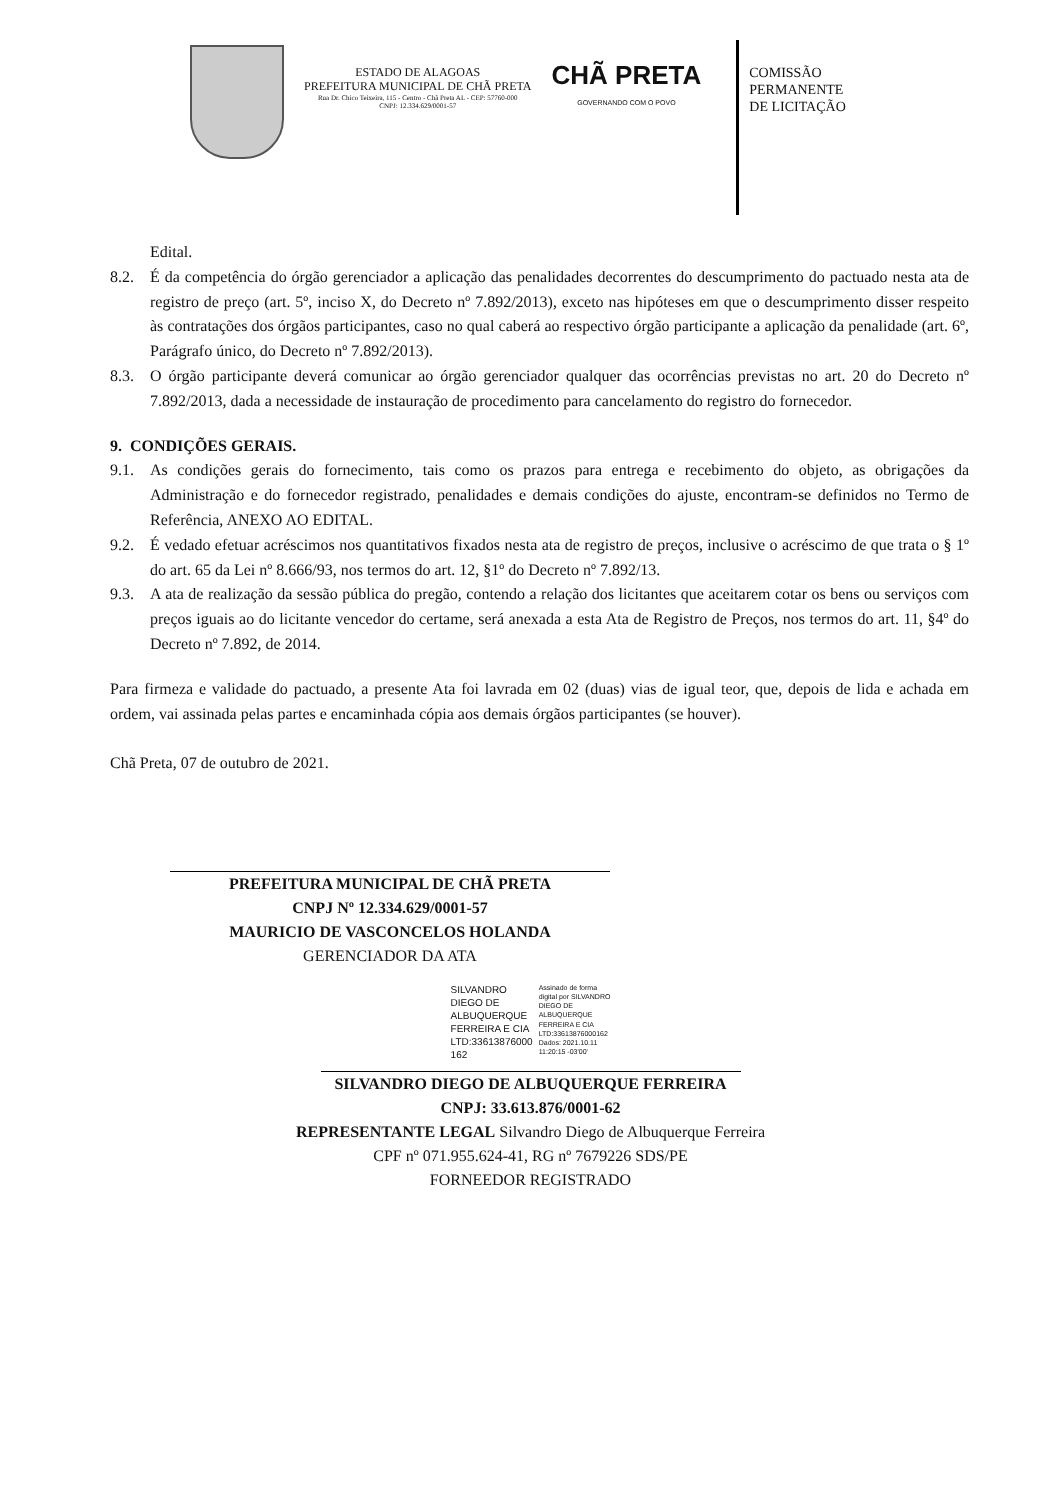ESTADO DE ALAGOAS
PREFEITURA MUNICIPAL DE CHÃ PRETA
Rua Dr. Chico Teixeira, 115 - Centro - Chã Preta AL - CEP: 57760-000
CNPJ: 12.334.629/0001-57
CHÃ PRETA
GOVERNANDO COM O POVO
COMISSÃO
PERMANENTE
DE LICITAÇÃO
Edital.
8.2. É da competência do órgão gerenciador a aplicação das penalidades decorrentes do descumprimento do pactuado nesta ata de registro de preço (art. 5º, inciso X, do Decreto nº 7.892/2013), exceto nas hipóteses em que o descumprimento disser respeito às contratações dos órgãos participantes, caso no qual caberá ao respectivo órgão participante a aplicação da penalidade (art. 6º, Parágrafo único, do Decreto nº 7.892/2013).
8.3. O órgão participante deverá comunicar ao órgão gerenciador qualquer das ocorrências previstas no art. 20 do Decreto nº 7.892/2013, dada a necessidade de instauração de procedimento para cancelamento do registro do fornecedor.
9. CONDIÇÕES GERAIS.
9.1. As condições gerais do fornecimento, tais como os prazos para entrega e recebimento do objeto, as obrigações da Administração e do fornecedor registrado, penalidades e demais condições do ajuste, encontram-se definidos no Termo de Referência, ANEXO AO EDITAL.
9.2. É vedado efetuar acréscimos nos quantitativos fixados nesta ata de registro de preços, inclusive o acréscimo de que trata o § 1º do art. 65 da Lei nº 8.666/93, nos termos do art. 12, §1º do Decreto nº 7.892/13.
9.3. A ata de realização da sessão pública do pregão, contendo a relação dos licitantes que aceitarem cotar os bens ou serviços com preços iguais ao do licitante vencedor do certame, será anexada a esta Ata de Registro de Preços, nos termos do art. 11, §4º do Decreto nº 7.892, de 2014.
Para firmeza e validade do pactuado, a presente Ata foi lavrada em 02 (duas) vias de igual teor, que, depois de lida e achada em ordem, vai assinada pelas partes e encaminhada cópia aos demais órgãos participantes (se houver).
Chã Preta, 07 de outubro de 2021.
PREFEITURA MUNICIPAL DE CHÃ PRETA
CNPJ Nº 12.334.629/0001-57
MAURICIO DE VASCONCELOS HOLANDA
GERENCIADOR DA ATA
SILVANDRO
DIEGO DE
ALBUQUERQUE
FERREIRA E CIA
LTD:33613876000
162
Assinado de forma
digital por SILVANDRO
DIEGO DE
ALBUQUERQUE
FERREIRA E CIA
LTD:33613876000162
Dados: 2021.10.11
11:20:15 -03'00'
SILVANDRO DIEGO DE ALBUQUERQUE FERREIRA
CNPJ: 33.613.876/0001-62
REPRESENTANTE LEGAL Silvandro Diego de Albuquerque Ferreira
CPF nº 071.955.624-41, RG nº 7679226 SDS/PE
FORNEEDOR REGISTRADO